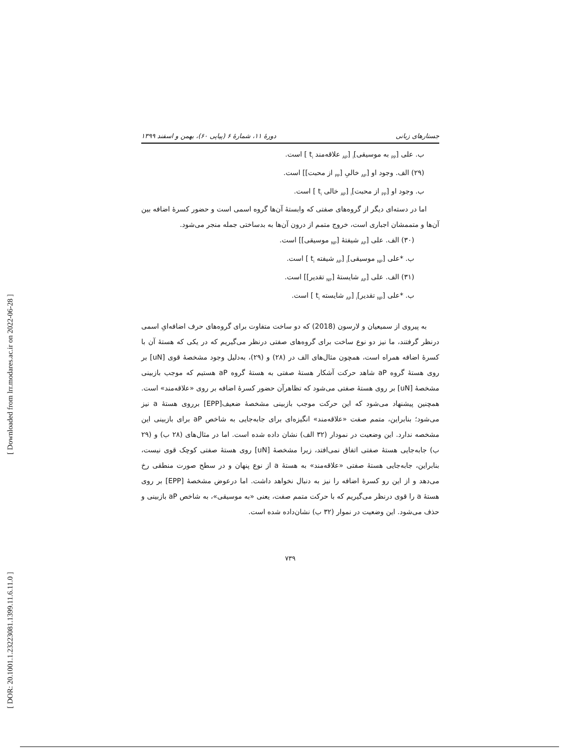[ Downloaded from lrr.modares.ac.ir on 2022-06-28 ]
[ DOR: 20.1001.1.23223081.1399.11.6.11.0 ]
جستارهای زبانی دورهٔ ۱۱، شمارهٔ ۶ (پیاپی ۶۰)، بهمن و اسفند ۱۳۹۹
ب. علی [<sub>PP</sub> به موسیقی]<sub>i</sub> [<sub>AP</sub> علاقه‌مند t<sub>i</sub> ] است.
(۲۹) الف. وجود او [<sub>AP</sub> خالیِ [<sub>PP</sub> از محبت]] است.
ب. وجود او [<sub>PP</sub> از محبت]<sub>i</sub> [<sub>AP</sub> خالی t<sub>i</sub> ] است.
اما در دسته‌ای دیگر از گروه‌های صفتی که وابستهٔ آن‌ها گروه اسمی است و حضور کسرهٔ اضافه بین آن‌ها و متممشان اجباری است، خروج متمم از درون آن‌ها به بدساختی جمله منجر می‌شود.
(۳۰) الف. علی [<sub>AP</sub> شیفتهٔ [<sub>NP</sub> موسیقی]] است.
ب. *علی [<sub>NP</sub> موسیقی]<sub>i</sub> [<sub>AP</sub> شیفته t<sub>i</sub> ] است.
(۳۱) الف. علی [<sub>AP</sub> شایستهٔ [<sub>NP</sub> تقدیر]] است.
ب. *علی [<sub>NP</sub> تقدیر]<sub>i</sub> [<sub>AP</sub> شایسته t<sub>i</sub> ] است.
به پیروی از سمیعیان و لارسون (2018) که دو ساخت متفاوت برای گروه‌های حرف اضافه‌ایِ اسمی درنظر گرفتند، ما نیز دو نوع ساخت برای گروه‌های صفتی درنظر می‌گیریم که در یکی که هستهٔ آن با کسرهٔ اضافه همراه است، همچون مثال‌های الف در (۲۸) و (۲۹)، به‌دلیل وجود مشخصهٔ قوی [uN] بر روی هستهٔ گروه aP شاهد حرکت آشکار هستهٔ صفتی به هستهٔ گروه aP هستیم که موجب بازبینی مشخصهٔ [uN] بر روی هستهٔ صفتی می‌شود که تظاهرآن حضور کسرهٔ اضافه بر روی «علاقه‌مند» است. همچنین پیشنهاد می‌شود که این حرکت موجب بازبینی مشخصهٔ ضعیف[EPP] برروی هستهٔ a نیز می‌شود؛ بنابراین، متمم صفت «علاقه‌مند» انگیزه‌ای برای جابه‌جایی به شاخص aP برای بازبینی این مشخصه ندارد. این وضعیت در نمودار (۳۲ الف) نشان داده شده است. اما در مثال‌های (۲۸ ب) و (۲۹ ب) جابه‌جایی هستهٔ صفتی اتفاق نمی‌افتد، زیرا مشخصهٔ [uN] روی هستهٔ صفتی کوچک قوی نیست، بنابراین، جابه‌جایی هستهٔ صفتی «علاقه‌مند» به هستهٔ a از نوع پنهان و در سطح صورت منطقی رخ می‌دهد و از این رو کسرهٔ اضافه را نیز به دنبال نخواهد داشت. اما درعوض مشخصهٔ [EPP] بر روی هستهٔ a را قوی درنظر می‌گیریم که با حرکت متمم صفت، یعنی «به موسیقی»، به شاخص aP بازبینی و حذف می‌شود. این وضعیت در نموار (۳۲ ب) نشان‌داده شده است.
۷۳۹